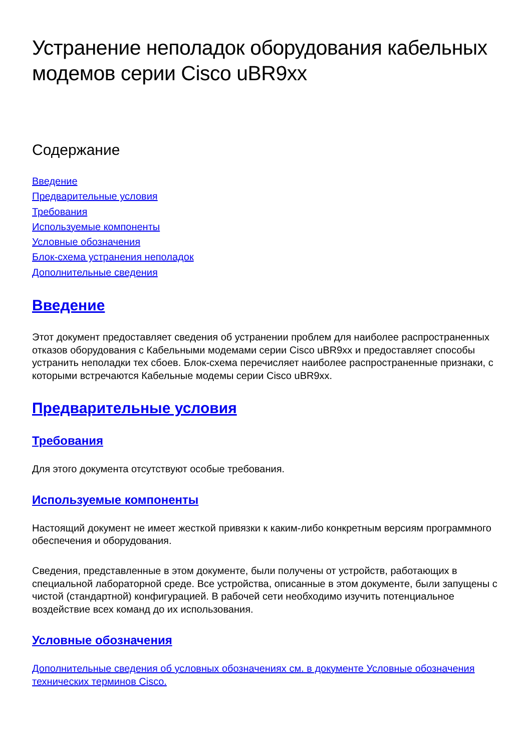Устранение неполадок оборудования кабельных модемов серии Cisco uBR9xx
Содержание
Введение
Предварительные условия
Требования
Используемые компоненты
Условные обозначения
Блок-схема устранения неполадок
Дополнительные сведения
Введение
Этот документ предоставляет сведения об устранении проблем для наиболее распространенных отказов оборудования с Кабельными модемами серии Cisco uBR9xx и предоставляет способы устранить неполадки тех сбоев. Блок-схема перечисляет наиболее распространенные признаки, с которыми встречаются Кабельные модемы серии Cisco uBR9xx.
Предварительные условия
Требования
Для этого документа отсутствуют особые требования.
Используемые компоненты
Настоящий документ не имеет жесткой привязки к каким-либо конкретным версиям программного обеспечения и оборудования.
Сведения, представленные в этом документе, были получены от устройств, работающих в специальной лабораторной среде. Все устройства, описанные в этом документе, были запущены с чистой (стандартной) конфигурацией. В рабочей сети необходимо изучить потенциальное воздействие всех команд до их использования.
Условные обозначения
Дополнительные сведения об условных обозначениях см. в документе Условные обозначения технических терминов Cisco.